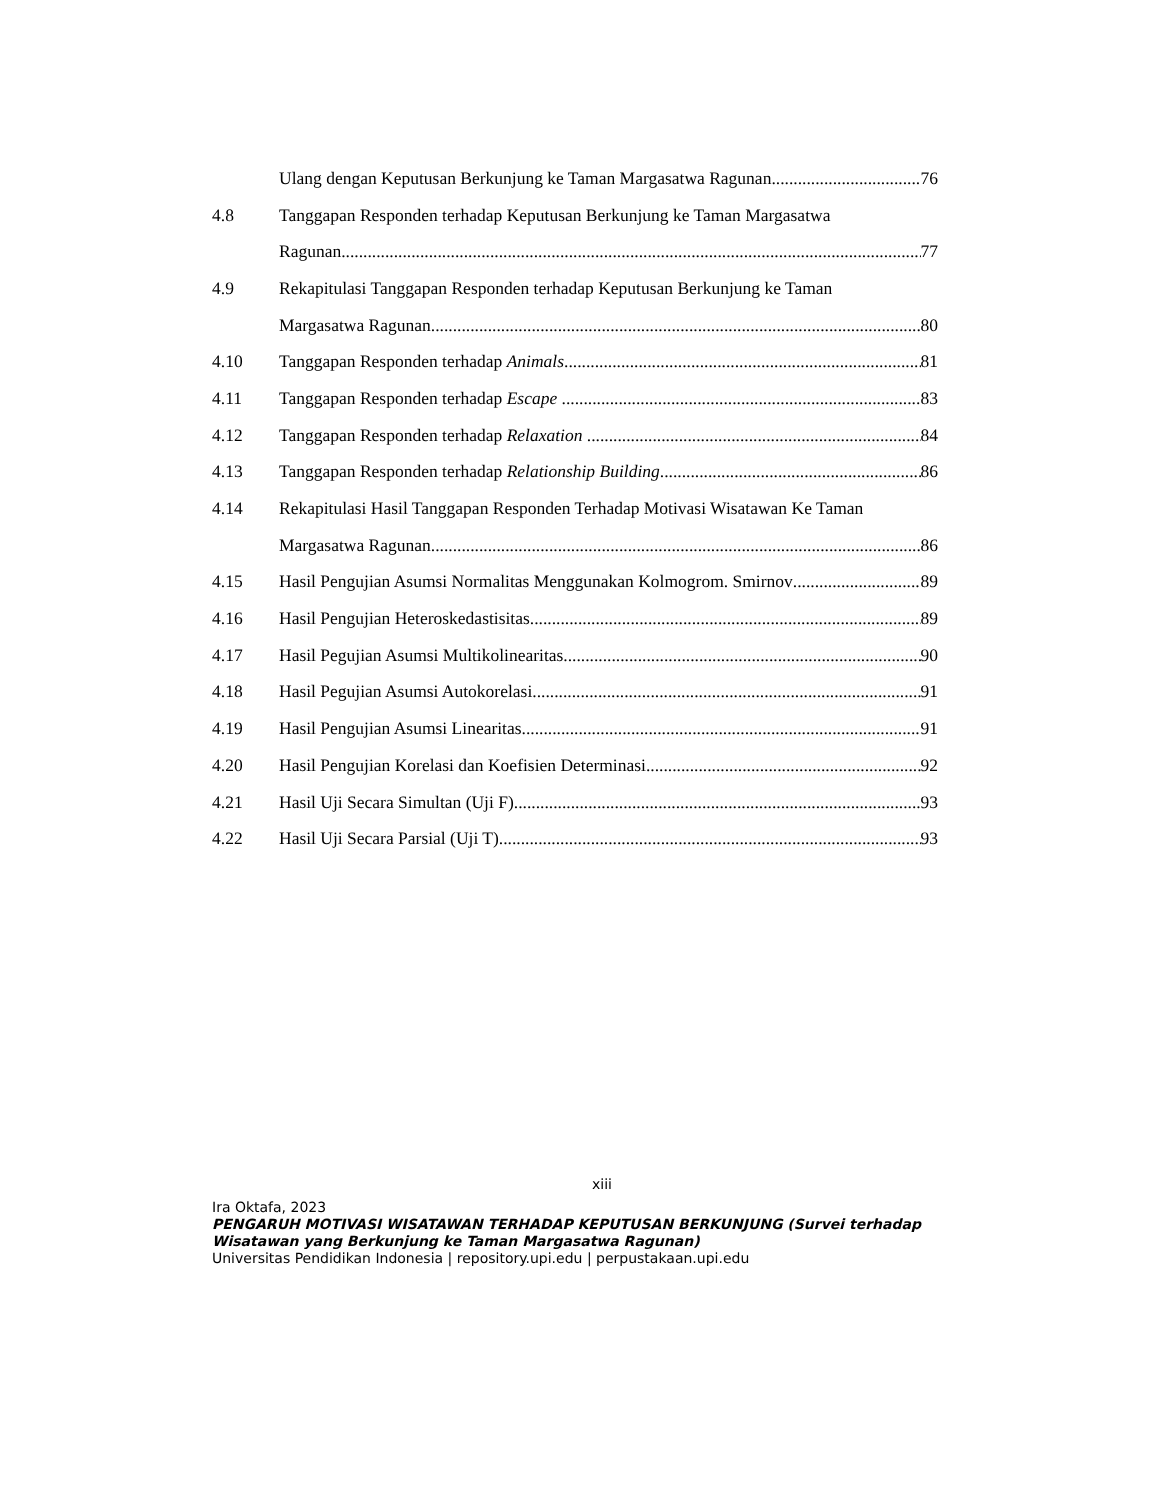Ulang dengan Keputusan Berkunjung ke Taman Margasatwa Ragunan 76
4.8 Tanggapan Responden terhadap Keputusan Berkunjung ke Taman Margasatwa
Ragunan 77
4.9 Rekapitulasi Tanggapan Responden terhadap Keputusan Berkunjung ke Taman
Margasatwa Ragunan 80
4.10 Tanggapan Responden terhadap Animals 81
4.11 Tanggapan Responden terhadap Escape 83
4.12 Tanggapan Responden terhadap Relaxation 84
4.13 Tanggapan Responden terhadap Relationship Building 86
4.14 Rekapitulasi Hasil Tanggapan Responden Terhadap Motivasi Wisatawan Ke Taman
Margasatwa Ragunan 86
4.15 Hasil Pengujian Asumsi Normalitas Menggunakan Kolmogrom. Smirnov 89
4.16 Hasil Pengujian Heteroskedastisitas 89
4.17 Hasil Pegujian Asumsi Multikolinearitas 90
4.18 Hasil Pegujian Asumsi Autokorelasi 91
4.19 Hasil Pengujian Asumsi Linearitas 91
4.20 Hasil Pengujian Korelasi dan Koefisien Determinasi 92
4.21 Hasil Uji Secara Simultan (Uji F) 93
4.22 Hasil Uji Secara Parsial (Uji T) 93
xiii
Ira Oktafa, 2023
PENGARUH MOTIVASI WISATAWAN TERHADAP KEPUTUSAN BERKUNJUNG (Survei terhadap Wisatawan yang Berkunjung ke Taman Margasatwa Ragunan)
Universitas Pendidikan Indonesia | repository.upi.edu | perpustakaan.upi.edu